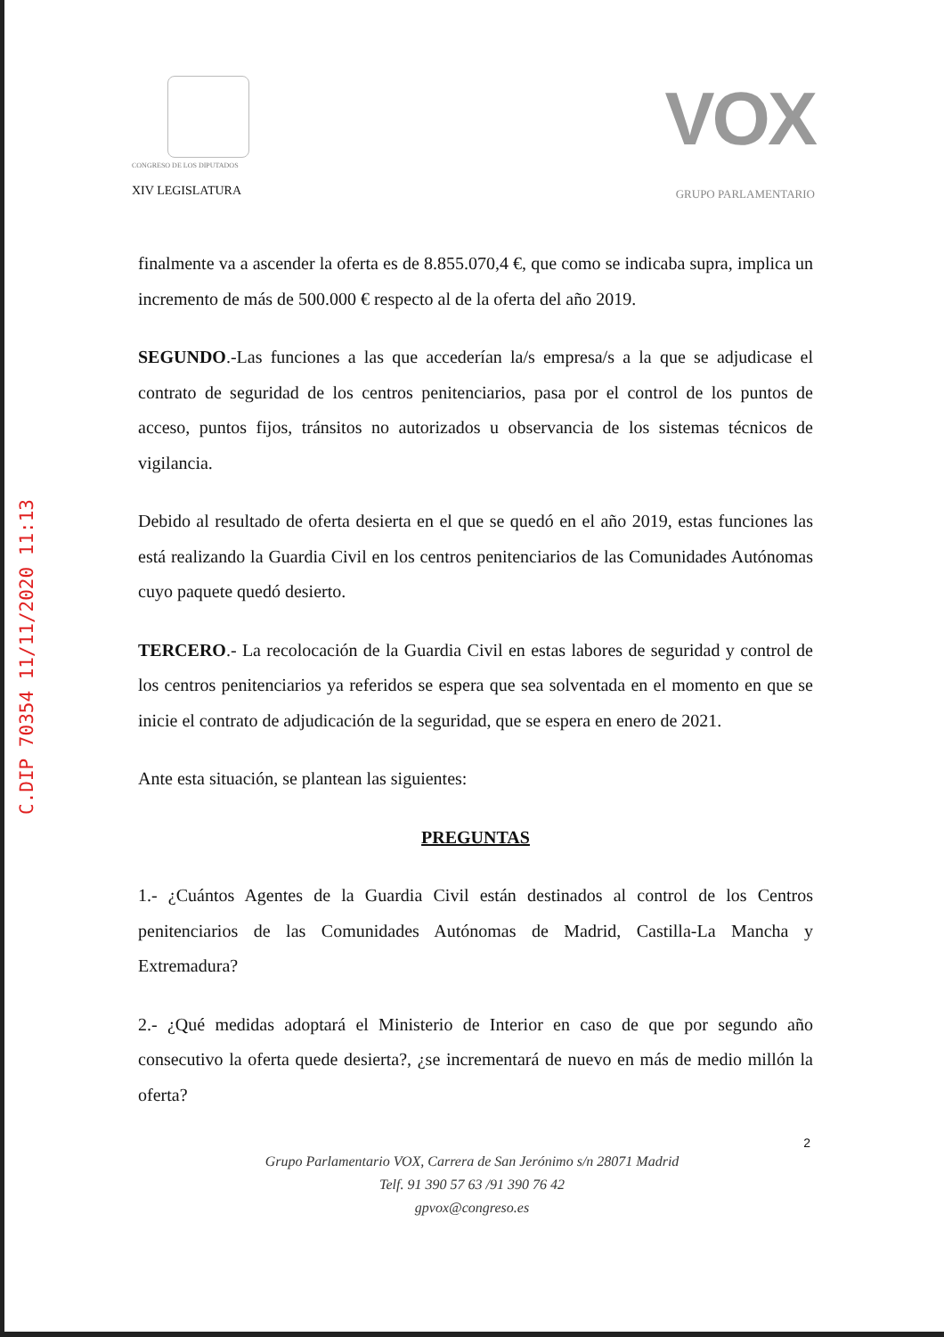C.DIP 70354 11/11/2020 11:13
CONGRESO DE LOS DIPUTADOS
XIV LEGISLATURA
VOX
GRUPO PARLAMENTARIO
finalmente va a ascender la oferta es de 8.855.070,4 €, que como se indicaba supra, implica un incremento de más de 500.000 € respecto al de la oferta del año 2019.
SEGUNDO.-Las funciones a las que accederían la/s empresa/s a la que se adjudicase el contrato de seguridad de los centros penitenciarios, pasa por el control de los puntos de acceso, puntos fijos, tránsitos no autorizados u observancia de los sistemas técnicos de vigilancia.
Debido al resultado de oferta desierta en el que se quedó en el año 2019, estas funciones las está realizando la Guardia Civil en los centros penitenciarios de las Comunidades Autónomas cuyo paquete quedó desierto.
TERCERO.- La recolocación de la Guardia Civil en estas labores de seguridad y control de los centros penitenciarios ya referidos se espera que sea solventada en el momento en que se inicie el contrato de adjudicación de la seguridad, que se espera en enero de 2021.
Ante esta situación, se plantean las siguientes:
PREGUNTAS
1.- ¿Cuántos Agentes de la Guardia Civil están destinados al control de los Centros penitenciarios de las Comunidades Autónomas de Madrid, Castilla-La Mancha y Extremadura?
2.- ¿Qué medidas adoptará el Ministerio de Interior en caso de que por segundo año consecutivo la oferta quede desierta?, ¿se incrementará de nuevo en más de medio millón la oferta?
2
Grupo Parlamentario VOX, Carrera de San Jerónimo s/n 28071 Madrid
Telf. 91 390 57 63 /91 390 76 42
gpvox@congreso.es